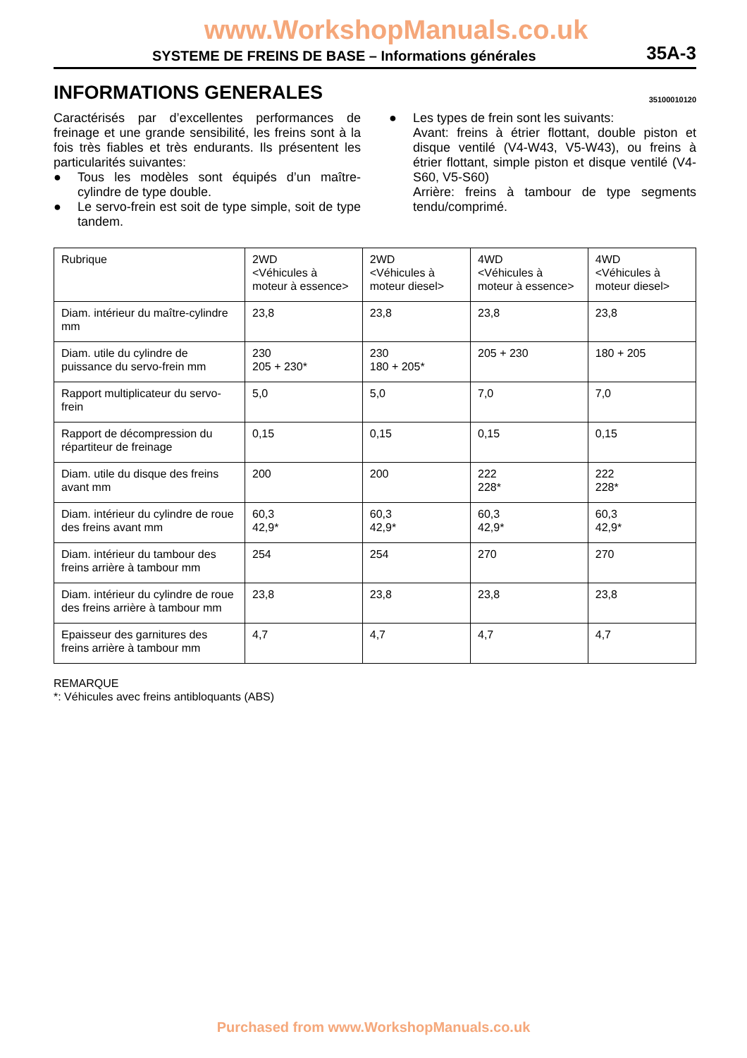www.WorkshopManuals.co.uk
SYSTEME DE FREINS DE BASE – Informations générales 35A-3
INFORMATIONS GENERALES 35100010120
Caractérisés par d’excellentes performances de freinage et une grande sensibilité, les freins sont à la fois très fiables et très endurants. Ils présentent les particularités suivantes:
● Tous les modèles sont équipés d’un maître-cylindre de type double.
● Le servo-frein est soit de type simple, soit de type tandem.
● Les types de frein sont les suivants:
Avant: freins à étrier flottant, double piston et disque ventilé (V4-W43, V5-W43), ou freins à étrier flottant, simple piston et disque ventilé (V4-S60, V5-S60)
Arrière: freins à tambour de type segments tendu/comprimé.
| Rubrique | 2WD <Véhicules à moteur à essence> | 2WD <Véhicules à moteur diesel> | 4WD <Véhicules à moteur à essence> | 4WD <Véhicules à moteur diesel> |
| Diam. intérieur du maître-cylindre mm | 23,8 | 23,8 | 23,8 | 23,8 |
| Diam. utile du cylindre de puissance du servo-frein mm | 230 205 + 230* | 230 180 + 205* | 205 + 230 | 180 + 205 |
| Rapport multiplicateur du servo-frein | 5,0 | 5,0 | 7,0 | 7,0 |
| Rapport de décompression du répartiteur de freinage | 0,15 | 0,15 | 0,15 | 0,15 |
| Diam. utile du disque des freins avant mm | 200 | 200 | 222 228* | 222 228* |
| Diam. intérieur du cylindre de roue des freins avant mm | 60,3 42,9* | 60,3 42,9* | 60,3 42,9* | 60,3 42,9* |
| Diam. intérieur du tambour des freins arrière à tambour mm | 254 | 254 | 270 | 270 |
| Diam. intérieur du cylindre de roue des freins arrière à tambour mm | 23,8 | 23,8 | 23,8 | 23,8 |
| Epaisseur des garnitures des freins arrière à tambour mm | 4,7 | 4,7 | 4,7 | 4,7 |
REMARQUE
*: Véhicules avec freins antibloquants (ABS)
Purchased from www.WorkshopManuals.co.uk